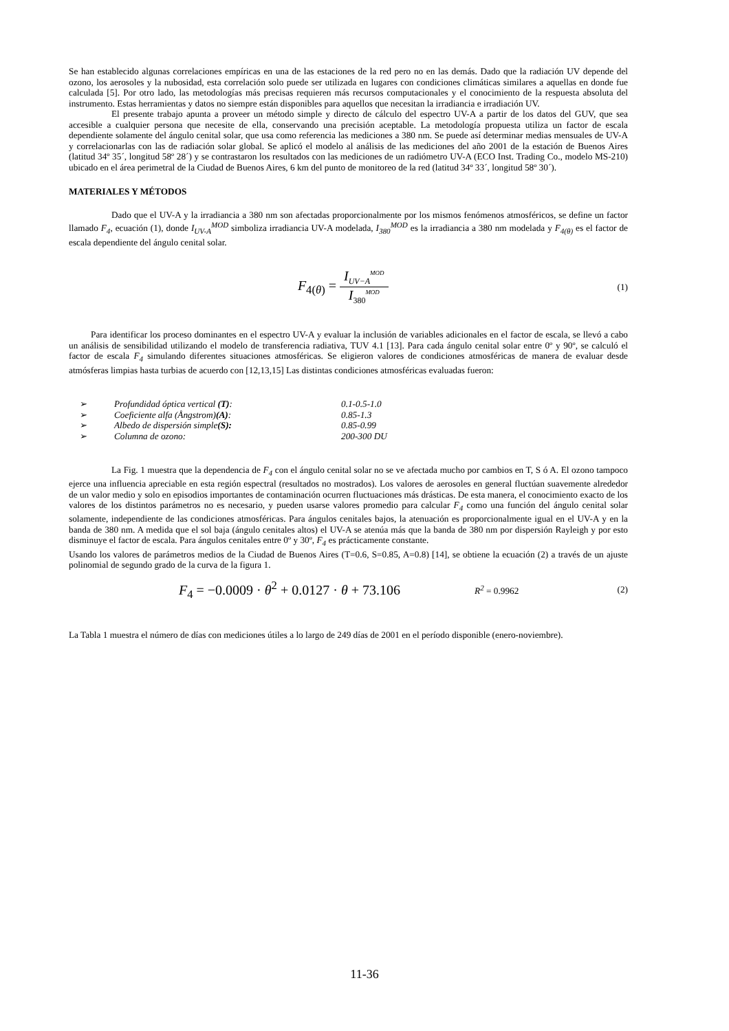Se han establecido algunas correlaciones empíricas en una de las estaciones de la red pero no en las demás. Dado que la radiación UV depende del ozono, los aerosoles y la nubosidad, esta correlación solo puede ser utilizada en lugares con condiciones climáticas similares a aquellas en donde fue calculada [5]. Por otro lado, las metodologías más precisas requieren más recursos computacionales y el conocimiento de la respuesta absoluta del instrumento. Estas herramientas y datos no siempre están disponibles para aquellos que necesitan la irradiancia e irradiación UV.
El presente trabajo apunta a proveer un método simple y directo de cálculo del espectro UV-A a partir de los datos del GUV, que sea accesible a cualquier persona que necesite de ella, conservando una precisión aceptable. La metodología propuesta utiliza un factor de escala dependiente solamente del ángulo cenital solar, que usa como referencia las mediciones a 380 nm. Se puede así determinar medias mensuales de UV-A y correlacionarlas con las de radiación solar global. Se aplicó el modelo al análisis de las mediciones del año 2001 de la estación de Buenos Aires (latitud 34º 35´, longitud 58º 28´) y se contrastaron los resultados con las mediciones de un radiómetro UV-A (ECO Inst. Trading Co., modelo MS-210) ubicado en el área perimetral de la Ciudad de Buenos Aires, 6 km del punto de monitoreo de la red (latitud 34º 33´, longitud 58º 30´).
MATERIALES Y MÉTODOS
Dado que el UV-A y la irradiancia a 380 nm son afectadas proporcionalmente por los mismos fenómenos atmosféricos, se define un factor llamado F<sub>4</sub>, ecuación (1), donde I<sub>UV-A</sub><sup>MOD</sup> simboliza irradiancia UV-A modelada, I<sub>380</sub><sup>MOD</sup> es la irradiancia a 380 nm modelada y F<sub>4(θ)</sub> es el factor de escala dependiente del ángulo cenital solar.
F<sub>4(θ)</sub> = I<sub>UV−A</sub><sup>MOD</sup> I<sub>380</sub><sup>MOD</sup>
(1)
Para identificar los proceso dominantes en el espectro UV-A y evaluar la inclusión de variables adicionales en el factor de escala, se llevó a cabo un análisis de sensibilidad utilizando el modelo de transferencia radiativa, TUV 4.1 [13]. Para cada ángulo cenital solar entre 0º y 90º, se calculó el factor de escala F<sub>4</sub> simulando diferentes situaciones atmosféricas. Se eligieron valores de condiciones atmosféricas de manera de evaluar desde atmósferas limpias hasta turbias de acuerdo con [12,13,15] Las distintas condiciones atmosféricas evaluadas fueron:
➢ Profundidad óptica vertical (T): 0.1-0.5-1.0
➢ Coeficiente alfa (Ångstrom)(A): 0.85-1.3
➢ Albedo de dispersión simple(S): 0.85-0.99
➢ Columna de ozono: 200-300 DU
La Fig. 1 muestra que la dependencia de F<sub>4</sub> con el ángulo cenital solar no se ve afectada mucho por cambios en T, S ó A. El ozono tampoco ejerce una influencia apreciable en esta región espectral (resultados no mostrados). Los valores de aerosoles en general fluctúan suavemente alrededor de un valor medio y solo en episodios importantes de contaminación ocurren fluctuaciones más drásticas. De esta manera, el conocimiento exacto de los valores de los distintos parámetros no es necesario, y pueden usarse valores promedio para calcular F<sub>4</sub> como una función del ángulo cenital solar solamente, independiente de las condiciones atmosféricas. Para ángulos cenitales bajos, la atenuación es proporcionalmente igual en el UV-A y en la banda de 380 nm. A medida que el sol baja (ángulo cenitales altos) el UV-A se atenúa más que la banda de 380 nm por dispersión Rayleigh y por esto disminuye el factor de escala. Para ángulos cenitales entre 0º y 30º, F<sub>4</sub> es prácticamente constante.
Usando los valores de parámetros medios de la Ciudad de Buenos Aires (T=0.6, S=0.85, A=0.8) [14], se obtiene la ecuación (2) a través de un ajuste polinomial de segundo grado de la curva de la figura 1.
F<sub>4</sub> = −0.0009 · θ<sup>2</sup> + 0.0127 · θ + 73.106
R<sup>2</sup> = 0.9962 (2)
La Tabla 1 muestra el número de días con mediciones útiles a lo largo de 249 días de 2001 en el período disponible (enero-noviembre).
11-36